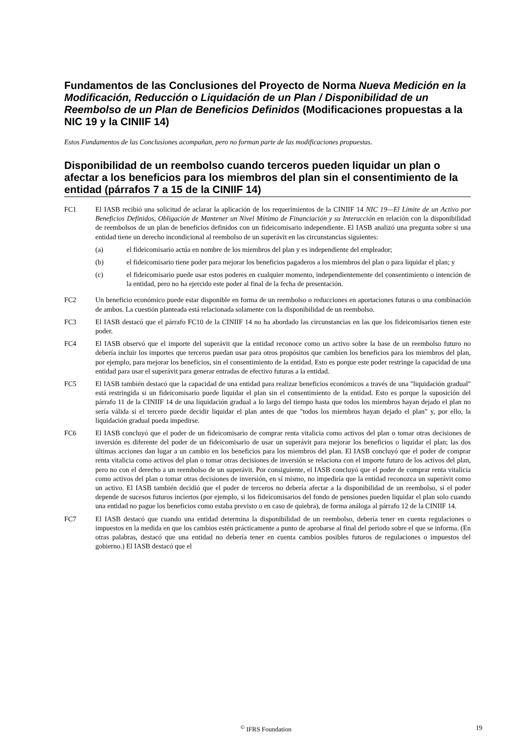Fundamentos de las Conclusiones del Proyecto de Norma Nueva Medición en la Modificación, Reducción o Liquidación de un Plan / Disponibilidad de un Reembolso de un Plan de Beneficios Definidos (Modificaciones propuestas a la NIC 19 y la CINIIF 14)
Estos Fundamentos de las Conclusiones acompañan, pero no forman parte de las modificaciones propuestas.
Disponibilidad de un reembolso cuando terceros pueden liquidar un plan o afectar a los beneficios para los miembros del plan sin el consentimiento de la entidad (párrafos 7 a 15 de la CINIIF 14)
FC1 El IASB recibió una solicitud de aclarar la aplicación de los requerimientos de la CINIIF 14 NIC 19—El Límite de un Activo por Beneficios Definidos, Obligación de Mantener un Nivel Mínimo de Financiación y su Interacción en relación con la disponibilidad de reembolsos de un plan de beneficios definidos con un fideicomisario independiente. El IASB analizó una pregunta sobre si una entidad tiene un derecho incondicional al reembolso de un superávit en las circunstancias siguientes:
(a) el fideicomisario actúa en nombre de los miembros del plan y es independiente del empleador;
(b) el fideicomisario tiene poder para mejorar los beneficios pagaderos a los miembros del plan o para liquidar el plan; y
(c) el fideicomisario puede usar estos poderes en cualquier momento, independientemente del consentimiento o intención de la entidad, pero no ha ejercido este poder al final de la fecha de presentación.
FC2 Un beneficio económico puede estar disponible en forma de un reembolso o reducciones en aportaciones futuras o una combinación de ambos. La cuestión planteada está relacionada solamente con la disponibilidad de un reembolso.
FC3 El IASB destacó que el párrafo FC10 de la CINIIF 14 no ha abordado las circunstancias en las que los fideicomisarios tienen este poder.
FC4 El IASB observó que el importe del superávit que la entidad reconoce como un activo sobre la base de un reembolso futuro no debería incluir los importes que terceros puedan usar para otros propósitos que cambien los beneficios para los miembros del plan, por ejemplo, para mejorar los beneficios, sin el consentimiento de la entidad. Esto es porque este poder restringe la capacidad de una entidad para usar el superávit para generar entradas de efectivo futuras a la entidad.
FC5 El IASB también destacó que la capacidad de una entidad para realizar beneficios económicos a través de una "liquidación gradual" está restringida si un fideicomisario puede liquidar el plan sin el consentimiento de la entidad. Esto es porque la suposición del párrafo 11 de la CINIIF 14 de una liquidación gradual a lo largo del tiempo hasta que todos los miembros hayan dejado el plan no sería válida si el tercero puede decidir liquidar el plan antes de que "todos los miembros hayan dejado el plan" y, por ello, la liquidación gradual pueda impedirse.
FC6 El IASB concluyó que el poder de un fideicomisario de comprar renta vitalicia como activos del plan o tomar otras decisiones de inversión es diferente del poder de un fideicomisario de usar un superávit para mejorar los beneficios o liquidar el plan; las dos últimas acciones dan lugar a un cambio en los beneficios para los miembros del plan. El IASB concluyó que el poder de comprar renta vitalicia como activos del plan o tomar otras decisiones de inversión se relaciona con el importe futuro de los activos del plan, pero no con el derecho a un reembolso de un superávit. Por consiguiente, el IASB concluyó que el poder de comprar renta vitalicia como activos del plan o tomar otras decisiones de inversión, en sí mismo, no impediría que la entidad reconozca un superávit como un activo. El IASB también decidió que el poder de terceros no debería afectar a la disponibilidad de un reembolso, si el poder depende de sucesos futuros inciertos (por ejemplo, si los fideicomisarios del fondo de pensiones pueden liquidar el plan solo cuando una entidad no pague los beneficios como estaba previsto o en caso de quiebra), de forma análoga al párrafo 12 de la CINIIF 14.
FC7 El IASB destacó que cuando una entidad determina la disponibilidad de un reembolso, debería tener en cuenta regulaciones o impuestos en la medida en que los cambios estén prácticamente a punto de aprobarse al final del periodo sobre el que se informa. (En otras palabras, destacó que una entidad no debería tener en cuenta cambios posibles futuros de regulaciones o impuestos del gobierno.) El IASB destacó que el
<sup>©</sup> IFRS Foundation 19